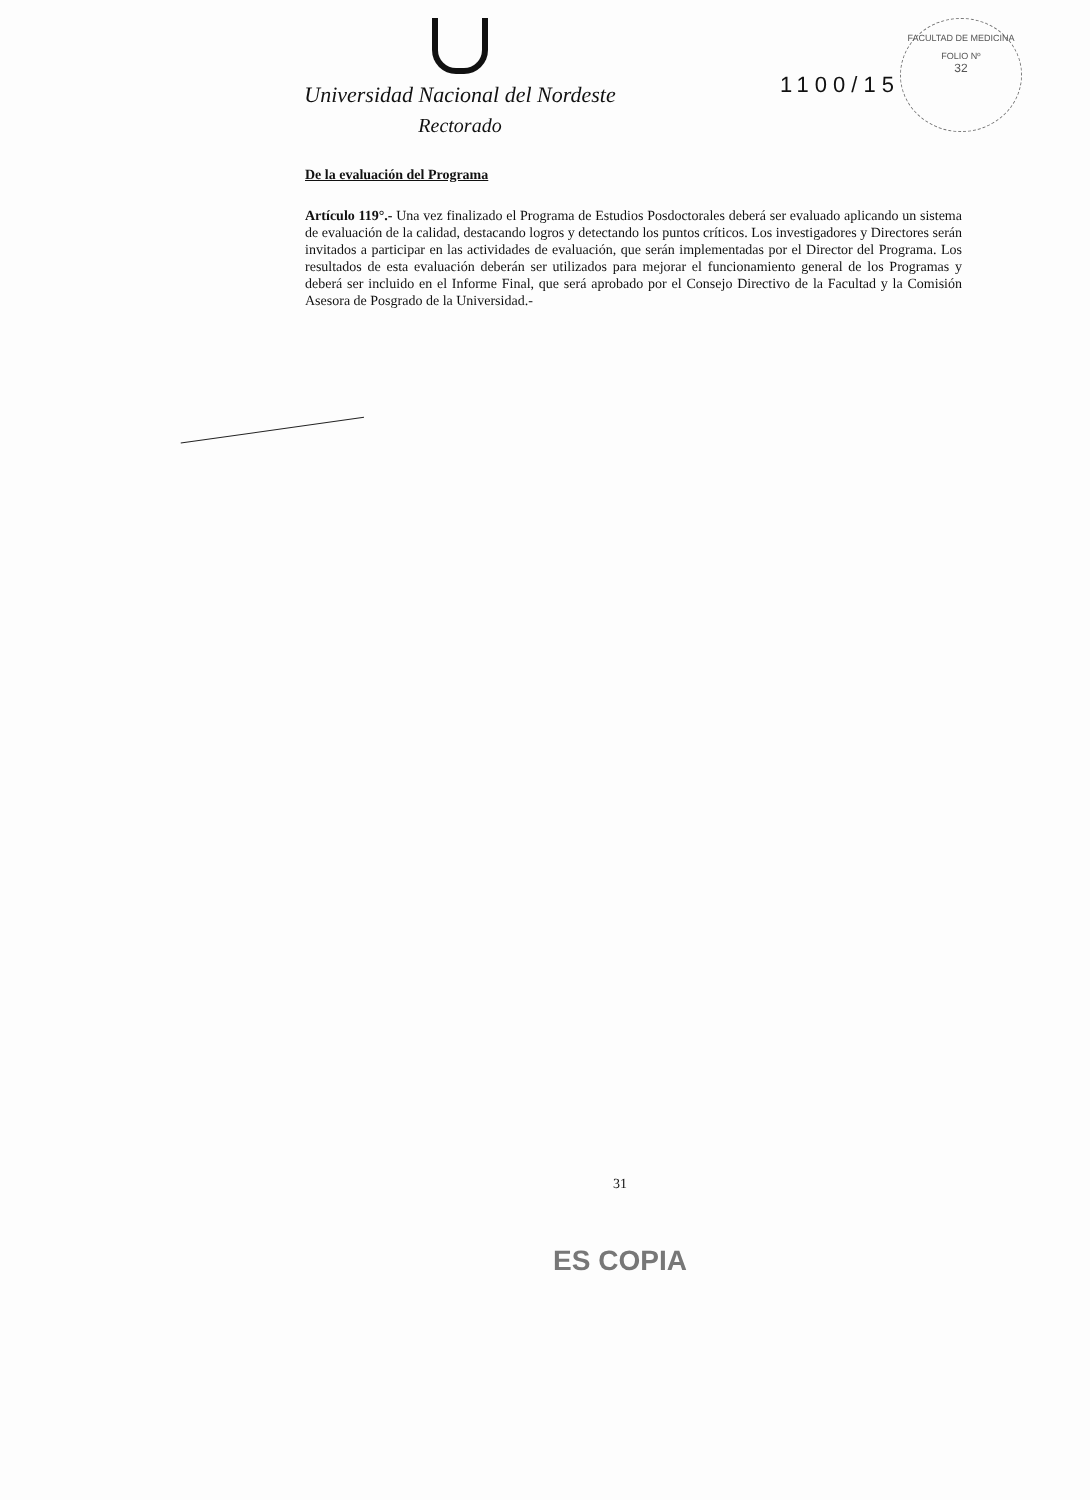Universidad Nacional del Nordeste
Rectorado
1100/15
FACULTAD DE MEDICINA
FOLIO Nº
32
De la evaluación del Programa
Artículo 119°.- Una vez finalizado el Programa de Estudios Posdoctorales deberá ser evaluado aplicando un sistema de evaluación de la calidad, destacando logros y detectando los puntos críticos. Los investigadores y Directores serán invitados a participar en las actividades de evaluación, que serán implementadas por el Director del Programa. Los resultados de esta evaluación deberán ser utilizados para mejorar el funcionamiento general de los Programas y deberá ser incluido en el Informe Final, que será aprobado por el Consejo Directivo de la Facultad y la Comisión Asesora de Posgrado de la Universidad.-
31
ES COPIA